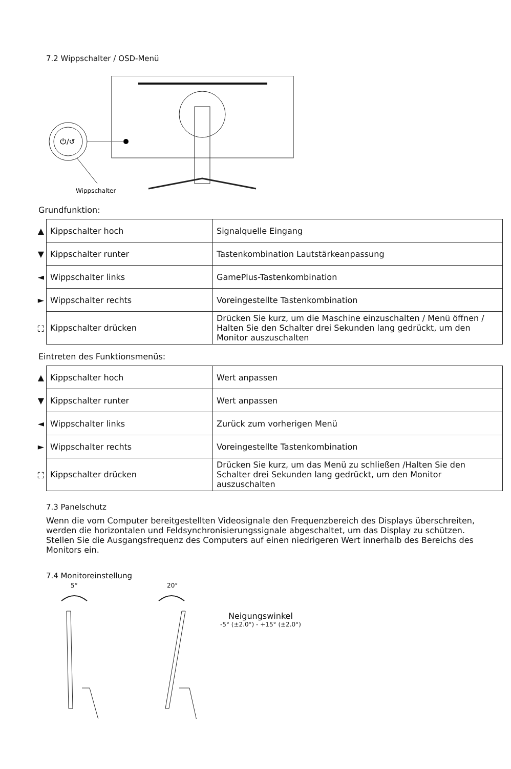7.2 Wippschalter / OSD-Menü
⏻/↺
Wippschalter
Grundfunktion:
| ▲ | Kippschalter hoch | Signalquelle Eingang |
| ▼ | Kippschalter runter | Tastenkombination Lautstärkeanpassung |
| ◄ | Wippschalter links | GamePlus-Tastenkombination |
| ► | Wippschalter rechts | Voreingestellte Tastenkombination |
| ⛶ | Kippschalter drücken | Drücken Sie kurz, um die Maschine einzuschalten / Menü öffnen / Halten Sie den Schalter drei Sekunden lang gedrückt, um den Monitor auszuschalten |
Eintreten des Funktionsmenüs:
| ▲ | Kippschalter hoch | Wert anpassen |
| ▼ | Kippschalter runter | Wert anpassen |
| ◄ | Wippschalter links | Zurück zum vorherigen Menü |
| ► | Wippschalter rechts | Voreingestellte Tastenkombination |
| ⛶ | Kippschalter drücken | Drücken Sie kurz, um das Menü zu schließen /Halten Sie den Schalter drei Sekunden lang gedrückt, um den Monitor auszuschalten |
7.3 Panelschutz
Wenn die vom Computer bereitgestellten Videosignale den Frequenzbereich des Displays überschreiten, werden die horizontalen und Feldsynchronisierungssignale abgeschaltet, um das Display zu schützen. Stellen Sie die Ausgangsfrequenz des Computers auf einen niedrigeren Wert innerhalb des Bereichs des Monitors ein.
7.4 Monitoreinstellung
5°
20°
Neigungswinkel
-5° (±2.0°) - +15° (±2.0°)